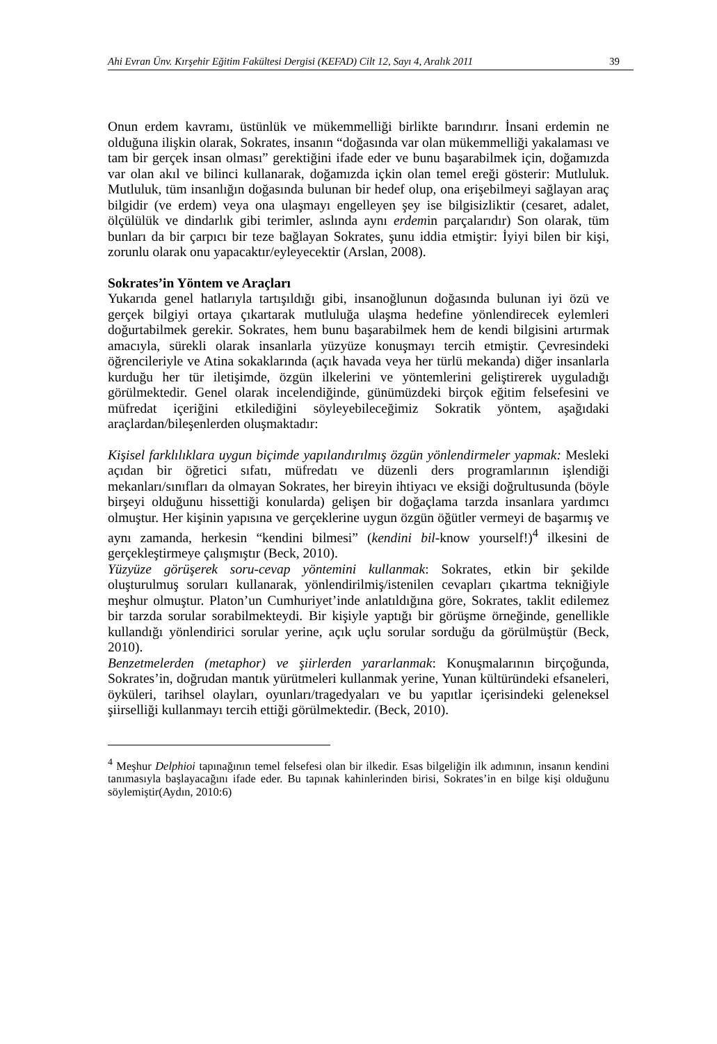Ahi Evran Ünv. Kırşehir Eğitim Fakültesi Dergisi (KEFAD) Cilt 12, Sayı 4, Aralık 2011 39
Onun erdem kavramı, üstünlük ve mükemmelliği birlikte barındırır. İnsani erdemin ne olduğuna ilişkin olarak, Sokrates, insanın “doğasında var olan mükemmelliği yakalaması ve tam bir gerçek insan olması” gerektiğini ifade eder ve bunu başarabilmek için, doğamızda var olan akıl ve bilinci kullanarak, doğamızda içkin olan temel ereği gösterir: Mutluluk. Mutluluk, tüm insanlığın doğasında bulunan bir hedef olup, ona erişebilmeyi sağlayan araç bilgidir (ve erdem) veya ona ulaşmayı engelleyen şey ise bilgisizliktir (cesaret, adalet, ölçülülük ve dindarlık gibi terimler, aslında aynı erdemin parçalarıdır) Son olarak, tüm bunları da bir çarpıcı bir teze bağlayan Sokrates, şunu iddia etmiştir: İyiyi bilen bir kişi, zorunlu olarak onu yapacaktır/eyleyecektir (Arslan, 2008).
Sokrates’in Yöntem ve Araçları
Yukarıda genel hatlarıyla tartışıldığı gibi, insanoğlunun doğasında bulunan iyi özü ve gerçek bilgiyi ortaya çıkartarak mutluluğa ulaşma hedefine yönlendirecek eylemleri doğurtabilmek gerekir. Sokrates, hem bunu başarabilmek hem de kendi bilgisini artırmak amacıyla, sürekli olarak insanlarla yüzyüze konuşmayı tercih etmiştir. Çevresindeki öğrencileriyle ve Atina sokaklarında (açık havada veya her türlü mekanda) diğer insanlarla kurduğu her tür iletişimde, özgün ilkelerini ve yöntemlerini geliştirerek uyguladığı görülmektedir. Genel olarak incelendiğinde, günümüzdeki birçok eğitim felsefesini ve müfredat içeriğini etkilediğini söyleyebileceğimiz Sokratik yöntem, aşağıdaki araçlardan/bileşenlerden oluşmaktadır:
Kişisel farklılıklara uygun biçimde yapılandırılmış özgün yönlendirmeler yapmak: Mesleki açıdan bir öğretici sıfatı, müfredatı ve düzenli ders programlarının işlendiği mekanları/sınıfları da olmayan Sokrates, her bireyin ihtiyacı ve eksiği doğrultusunda (böyle birşeyi olduğunu hissettiği konularda) gelişen bir doğaçlama tarzda insanlara yardımcı olmuştur. Her kişinin yapısına ve gerçeklerine uygun özgün öğütler vermeyi de başarmış ve aynı zamanda, herkesin “kendini bilmesi” (kendini bil-know yourself!)<sup>4</sup> ilkesini de gerçekleştirmeye çalışmıştır (Beck, 2010).
Yüzyüze görüşerek soru-cevap yöntemini kullanmak: Sokrates, etkin bir şekilde oluşturulmuş soruları kullanarak, yönlendirilmiş/istenilen cevapları çıkartma tekniğiyle meşhur olmuştur. Platon’un Cumhuriyet’inde anlatıldığına göre, Sokrates, taklit edilemez bir tarzda sorular sorabilmekteydi. Bir kişiyle yaptığı bir görüşme örneğinde, genellikle kullandığı yönlendirici sorular yerine, açık uçlu sorular sorduğu da görülmüştür (Beck, 2010).
Benzetmelerden (metaphor) ve şiirlerden yararlanmak: Konuşmalarının birçoğunda, Sokrates’in, doğrudan mantık yürütmeleri kullanmak yerine, Yunan kültüründeki efsaneleri, öyküleri, tarihsel olayları, oyunları/tragedyaları ve bu yapıtlar içerisindeki geleneksel şiirselliği kullanmayı tercih ettiği görülmektedir. (Beck, 2010).
<sup>4</sup> Meşhur Delphioi tapınağının temel felsefesi olan bir ilkedir. Esas bilgeliğin ilk adımının, insanın kendini tanımasıyla başlayacağını ifade eder. Bu tapınak kahinlerinden birisi, Sokrates’in en bilge kişi olduğunu söylemiştir(Aydın, 2010:6)